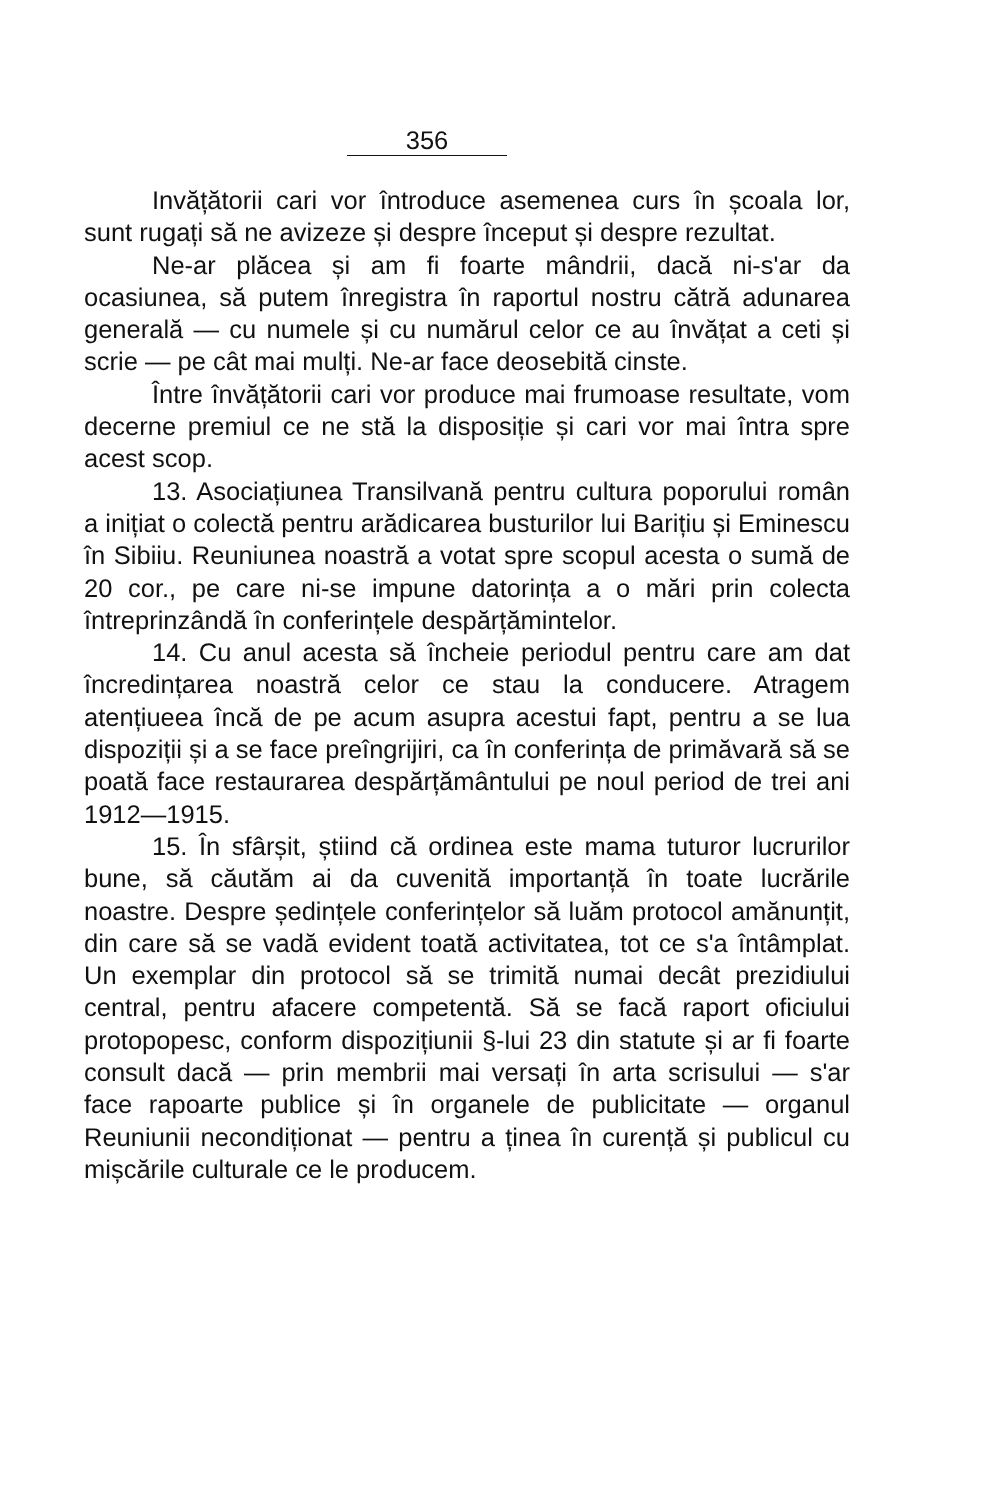356
Invățătorii cari vor întroduce asemenea curs în școala lor, sunt rugați să ne avizeze și despre început și despre rezultat.
Ne-ar plăcea și am fi foarte mândrii, dacă ni-s'ar da ocasiunea, să putem înregistra în raportul nostru cătră adunarea generală — cu numele și cu numărul celor ce au învățat a ceti și scrie — pe cât mai mulți. Ne-ar face deosebită cinste.
Între învățătorii cari vor produce mai frumoase resultate, vom decerne premiul ce ne stă la disposiție și cari vor mai întra spre acest scop.
13. Asociațiunea Transilvană pentru cultura poporului român a inițiat o colectă pentru arădicarea busturilor lui Barițiu și Eminescu în Sibiiu. Reuniunea noastră a votat spre scopul acesta o sumă de 20 cor., pe care ni-se impune datorința a o mări prin colecta întreprinzândă în conferințele despărțămintelor.
14. Cu anul acesta să încheie periodul pentru care am dat încredințarea noastră celor ce stau la conducere. Atragem atențiueea încă de pe acum asupra acestui fapt, pentru a se lua dispoziții și a se face preîngrijiri, ca în conferința de primăvară să se poată face restaurarea despărțământului pe noul period de trei ani 1912—1915.
15. În sfârșit, știind că ordinea este mama tuturor lucrurilor bune, să căutăm ai da cuvenită importanță în toate lucrările noastre. Despre ședințele conferințelor să luăm protocol amănunțit, din care să se vadă evident toată activitatea, tot ce s'a întâmplat. Un exemplar din protocol să se trimită numai decât prezidiului central, pentru afacere competentă. Să se facă raport oficiului protopopesc, conform dispozițiunii §-lui 23 din statute și ar fi foarte consult dacă — prin membrii mai versați în arta scrisului — s'ar face rapoarte publice și în organele de publicitate — organul Reuniunii necondiționat — pentru a ținea în curență și publicul cu mișcările culturale ce le producem.